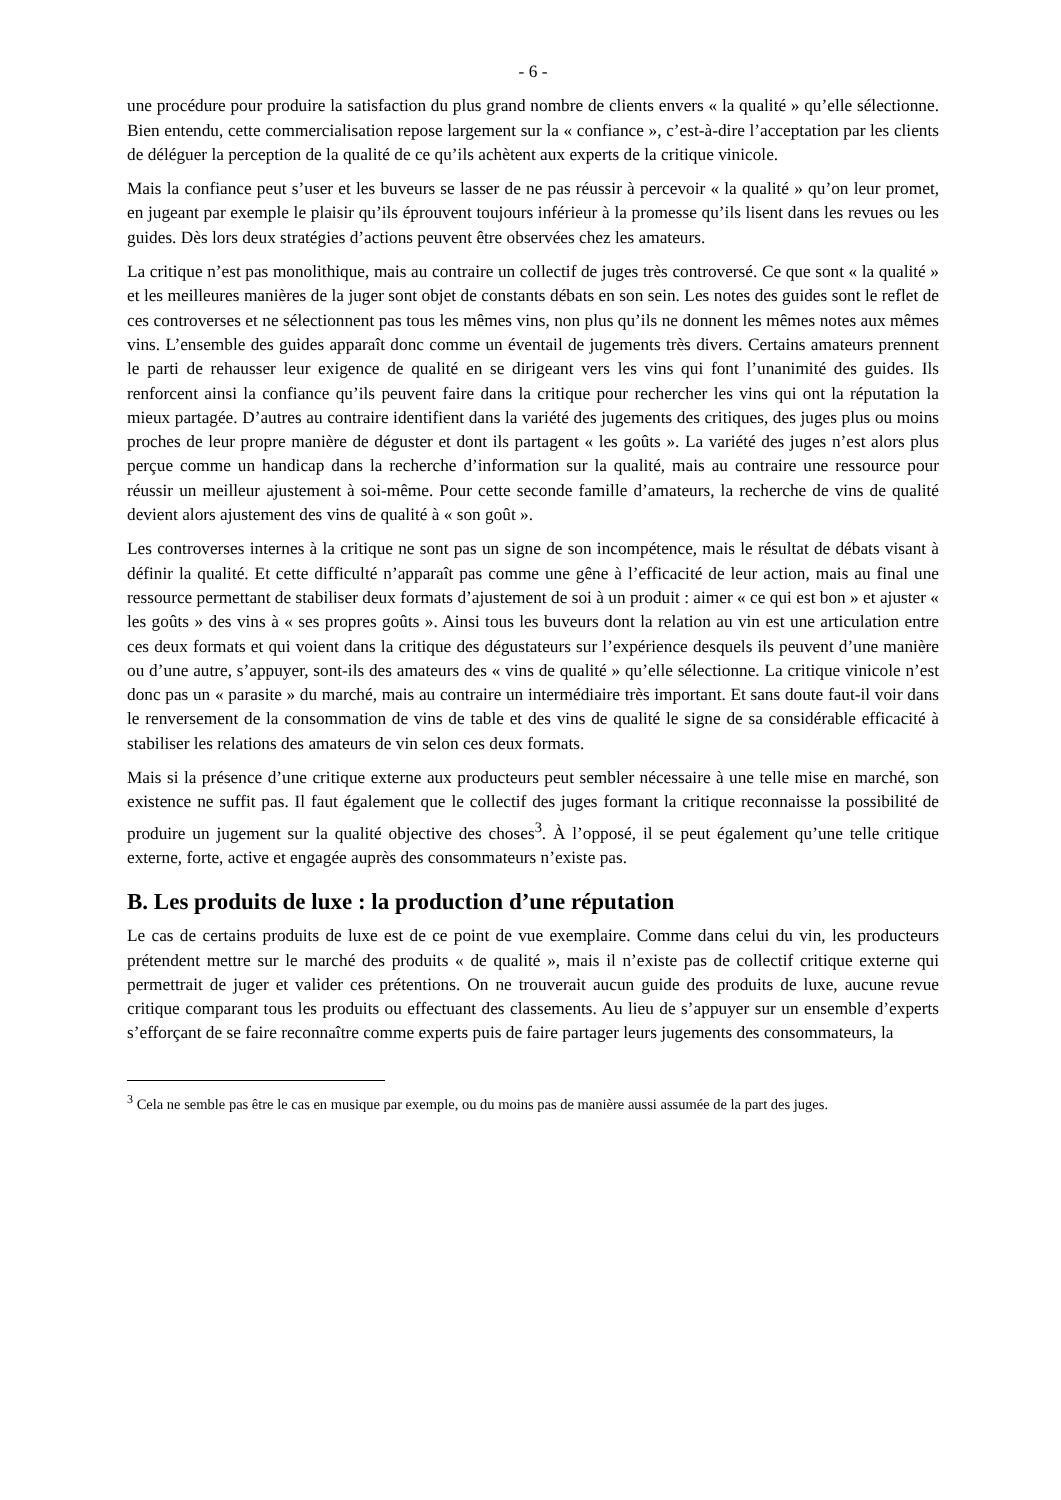- 6 -
une procédure pour produire la satisfaction du plus grand nombre de clients envers « la qualité » qu’elle sélectionne. Bien entendu, cette commercialisation repose largement sur la « confiance », c’est-à-dire l’acceptation par les clients de déléguer la perception de la qualité de ce qu’ils achètent aux experts de la critique vinicole.
Mais la confiance peut s’user et les buveurs se lasser de ne pas réussir à percevoir « la qualité » qu’on leur promet, en jugeant par exemple le plaisir qu’ils éprouvent toujours inférieur à la promesse qu’ils lisent dans les revues ou les guides. Dès lors deux stratégies d’actions peuvent être observées chez les amateurs.
La critique n’est pas monolithique, mais au contraire un collectif de juges très controversé. Ce que sont « la qualité » et les meilleures manières de la juger sont objet de constants débats en son sein. Les notes des guides sont le reflet de ces controverses et ne sélectionnent pas tous les mêmes vins, non plus qu’ils ne donnent les mêmes notes aux mêmes vins. L’ensemble des guides apparaît donc comme un éventail de jugements très divers. Certains amateurs prennent le parti de rehausser leur exigence de qualité en se dirigeant vers les vins qui font l’unanimité des guides. Ils renforcent ainsi la confiance qu’ils peuvent faire dans la critique pour rechercher les vins qui ont la réputation la mieux partagée. D’autres au contraire identifient dans la variété des jugements des critiques, des juges plus ou moins proches de leur propre manière de déguster et dont ils partagent « les goûts ». La variété des juges n’est alors plus perçue comme un handicap dans la recherche d’information sur la qualité, mais au contraire une ressource pour réussir un meilleur ajustement à soi-même. Pour cette seconde famille d’amateurs, la recherche de vins de qualité devient alors ajustement des vins de qualité à « son goût ».
Les controverses internes à la critique ne sont pas un signe de son incompétence, mais le résultat de débats visant à définir la qualité. Et cette difficulté n’apparaît pas comme une gêne à l’efficacité de leur action, mais au final une ressource permettant de stabiliser deux formats d’ajustement de soi à un produit : aimer « ce qui est bon » et ajuster « les goûts » des vins à « ses propres goûts ». Ainsi tous les buveurs dont la relation au vin est une articulation entre ces deux formats et qui voient dans la critique des dégustateurs sur l’expérience desquels ils peuvent d’une manière ou d’une autre, s’appuyer, sont-ils des amateurs des « vins de qualité » qu’elle sélectionne. La critique vinicole n’est donc pas un « parasite » du marché, mais au contraire un intermédiaire très important. Et sans doute faut-il voir dans le renversement de la consommation de vins de table et des vins de qualité le signe de sa considérable efficacité à stabiliser les relations des amateurs de vin selon ces deux formats.
Mais si la présence d’une critique externe aux producteurs peut sembler nécessaire à une telle mise en marché, son existence ne suffit pas. Il faut également que le collectif des juges formant la critique reconnaisse la possibilité de produire un jugement sur la qualité objective des choses<sup>3</sup>. À l’opposé, il se peut également qu’une telle critique externe, forte, active et engagée auprès des consommateurs n’existe pas.
B. Les produits de luxe : la production d’une réputation
Le cas de certains produits de luxe est de ce point de vue exemplaire. Comme dans celui du vin, les producteurs prétendent mettre sur le marché des produits « de qualité », mais il n’existe pas de collectif critique externe qui permettrait de juger et valider ces prétentions. On ne trouverait aucun guide des produits de luxe, aucune revue critique comparant tous les produits ou effectuant des classements. Au lieu de s’appuyer sur un ensemble d’experts s’efforçant de se faire reconnaître comme experts puis de faire partager leurs jugements des consommateurs, la
<sup>3</sup> Cela ne semble pas être le cas en musique par exemple, ou du moins pas de manière aussi assumée de la part des juges.